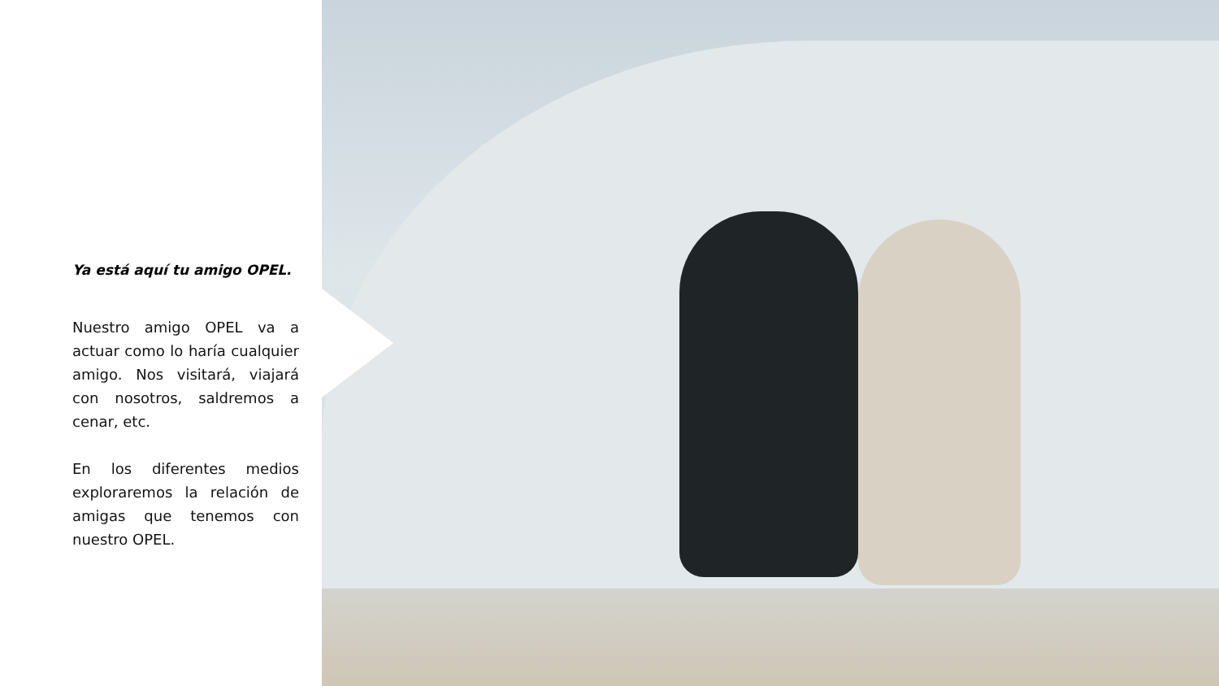Ya está aquí tu amigo OPEL.
Nuestro amigo OPEL va a actuar como lo haría cualquier amigo. Nos visitará, viajará con nosotros, saldremos a cenar, etc.
En los diferentes medios exploraremos la relación de amigas que tenemos con nuestro OPEL.